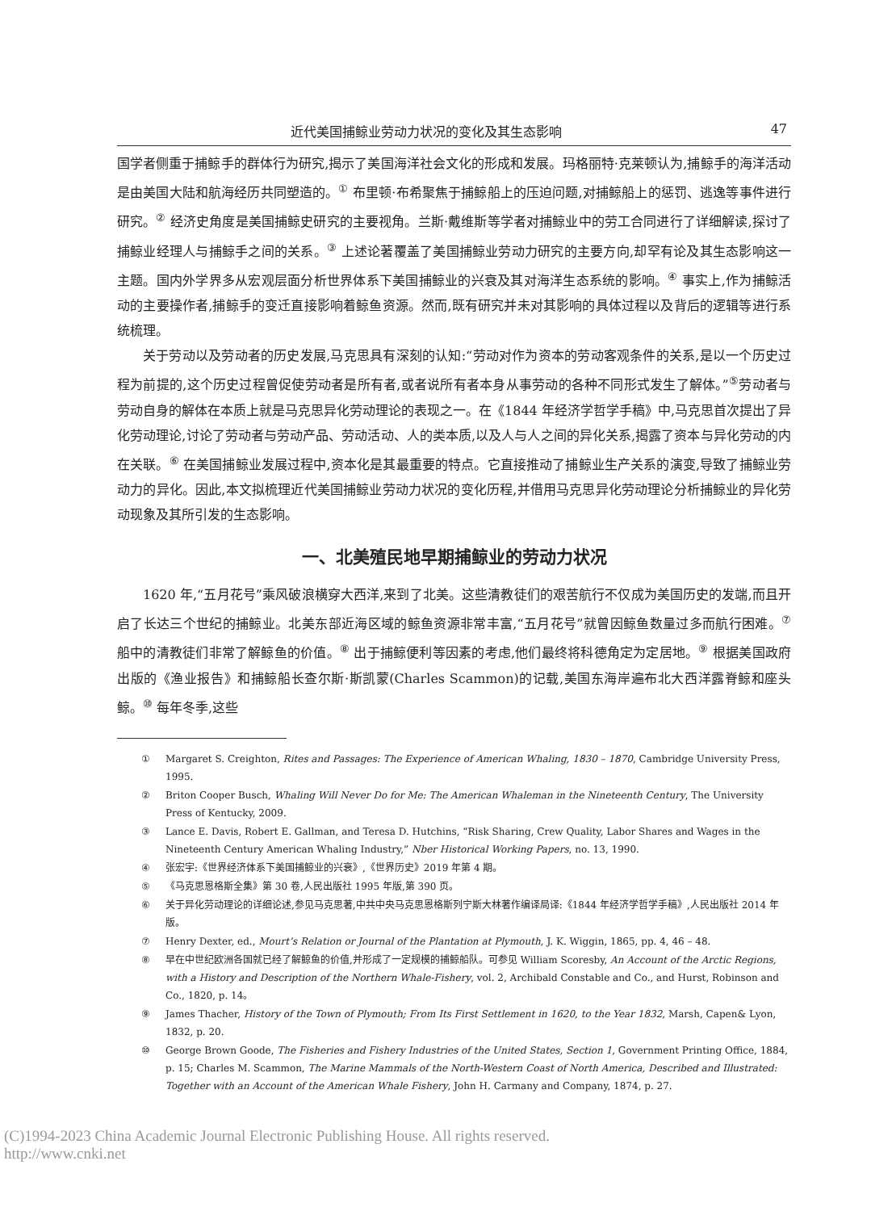近代美国捕鲸业劳动力状况的变化及其生态影响 47
国学者侧重于捕鲸手的群体行为研究,揭示了美国海洋社会文化的形成和发展。玛格丽特·克莱顿认为,捕鲸手的海洋活动是由美国大陆和航海经历共同塑造的。<sup>①</sup> 布里顿·布希聚焦于捕鲸船上的压迫问题,对捕鲸船上的惩罚、逃逸等事件进行研究。<sup>②</sup> 经济史角度是美国捕鲸史研究的主要视角。兰斯·戴维斯等学者对捕鲸业中的劳工合同进行了详细解读,探讨了捕鲸业经理人与捕鲸手之间的关系。<sup>③</sup> 上述论著覆盖了美国捕鲸业劳动力研究的主要方向,却罕有论及其生态影响这一主题。国内外学界多从宏观层面分析世界体系下美国捕鲸业的兴衰及其对海洋生态系统的影响。<sup>④</sup> 事实上,作为捕鲸活动的主要操作者,捕鲸手的变迁直接影响着鲸鱼资源。然而,既有研究并未对其影响的具体过程以及背后的逻辑等进行系统梳理。
关于劳动以及劳动者的历史发展,马克思具有深刻的认知:“劳动对作为资本的劳动客观条件的关系,是以一个历史过程为前提的,这个历史过程曾促使劳动者是所有者,或者说所有者本身从事劳动的各种不同形式发生了解体。”<sup>⑤</sup>劳动者与劳动自身的解体在本质上就是马克思异化劳动理论的表现之一。在《1844 年经济学哲学手稿》中,马克思首次提出了异化劳动理论,讨论了劳动者与劳动产品、劳动活动、人的类本质,以及人与人之间的异化关系,揭露了资本与异化劳动的内在关联。<sup>⑥</sup> 在美国捕鲸业发展过程中,资本化是其最重要的特点。它直接推动了捕鲸业生产关系的演变,导致了捕鲸业劳动力的异化。因此,本文拟梳理近代美国捕鲸业劳动力状况的变化历程,并借用马克思异化劳动理论分析捕鲸业的异化劳动现象及其所引发的生态影响。
一、北美殖民地早期捕鲸业的劳动力状况
1620 年,“五月花号”乘风破浪横穿大西洋,来到了北美。这些清教徒们的艰苦航行不仅成为美国历史的发端,而且开启了长达三个世纪的捕鲸业。北美东部近海区域的鲸鱼资源非常丰富,“五月花号”就曾因鲸鱼数量过多而航行困难。<sup>⑦</sup> 船中的清教徒们非常了解鲸鱼的价值。<sup>⑧</sup> 出于捕鲸便利等因素的考虑,他们最终将科德角定为定居地。<sup>⑨</sup> 根据美国政府出版的《渔业报告》和捕鲸船长查尔斯·斯凯蒙(Charles Scammon)的记载,美国东海岸遍布北大西洋露脊鲸和座头鲸。<sup>⑩</sup> 每年冬季,这些
① Margaret S. Creighton, Rites and Passages: The Experience of American Whaling, 1830 – 1870, Cambridge University Press, 1995.
② Briton Cooper Busch, Whaling Will Never Do for Me: The American Whaleman in the Nineteenth Century, The University Press of Kentucky, 2009.
③ Lance E. Davis, Robert E. Gallman, and Teresa D. Hutchins, “Risk Sharing, Crew Quality, Labor Shares and Wages in the Nineteenth Century American Whaling Industry,” Nber Historical Working Papers, no. 13, 1990.
④ 张宏宇:《世界经济体系下美国捕鲸业的兴衰》,《世界历史》2019 年第 4 期。
⑤ 《马克思恩格斯全集》第 30 卷,人民出版社 1995 年版,第 390 页。
⑥ 关于异化劳动理论的详细论述,参见马克思著,中共中央马克思恩格斯列宁斯大林著作编译局译:《1844 年经济学哲学手稿》,人民出版社 2014 年版。
⑦ Henry Dexter, ed., Mourt’s Relation or Journal of the Plantation at Plymouth, J. K. Wiggin, 1865, pp. 4, 46 – 48.
⑧ 早在中世纪欧洲各国就已经了解鲸鱼的价值,并形成了一定规模的捕鲸船队。可参见 William Scoresby, An Account of the Arctic Regions, with a History and Description of the Northern Whale-Fishery, vol. 2, Archibald Constable and Co., and Hurst, Robinson and Co., 1820, p. 14。
⑨ James Thacher, History of the Town of Plymouth; From Its First Settlement in 1620, to the Year 1832, Marsh, Capen& Lyon, 1832, p. 20.
⑩ George Brown Goode, The Fisheries and Fishery Industries of the United States, Section 1, Government Printing Office, 1884, p. 15; Charles M. Scammon, The Marine Mammals of the North-Western Coast of North America, Described and Illustrated: Together with an Account of the American Whale Fishery, John H. Carmany and Company, 1874, p. 27.
(C)1994-2023 China Academic Journal Electronic Publishing House. All rights reserved. http://www.cnki.net